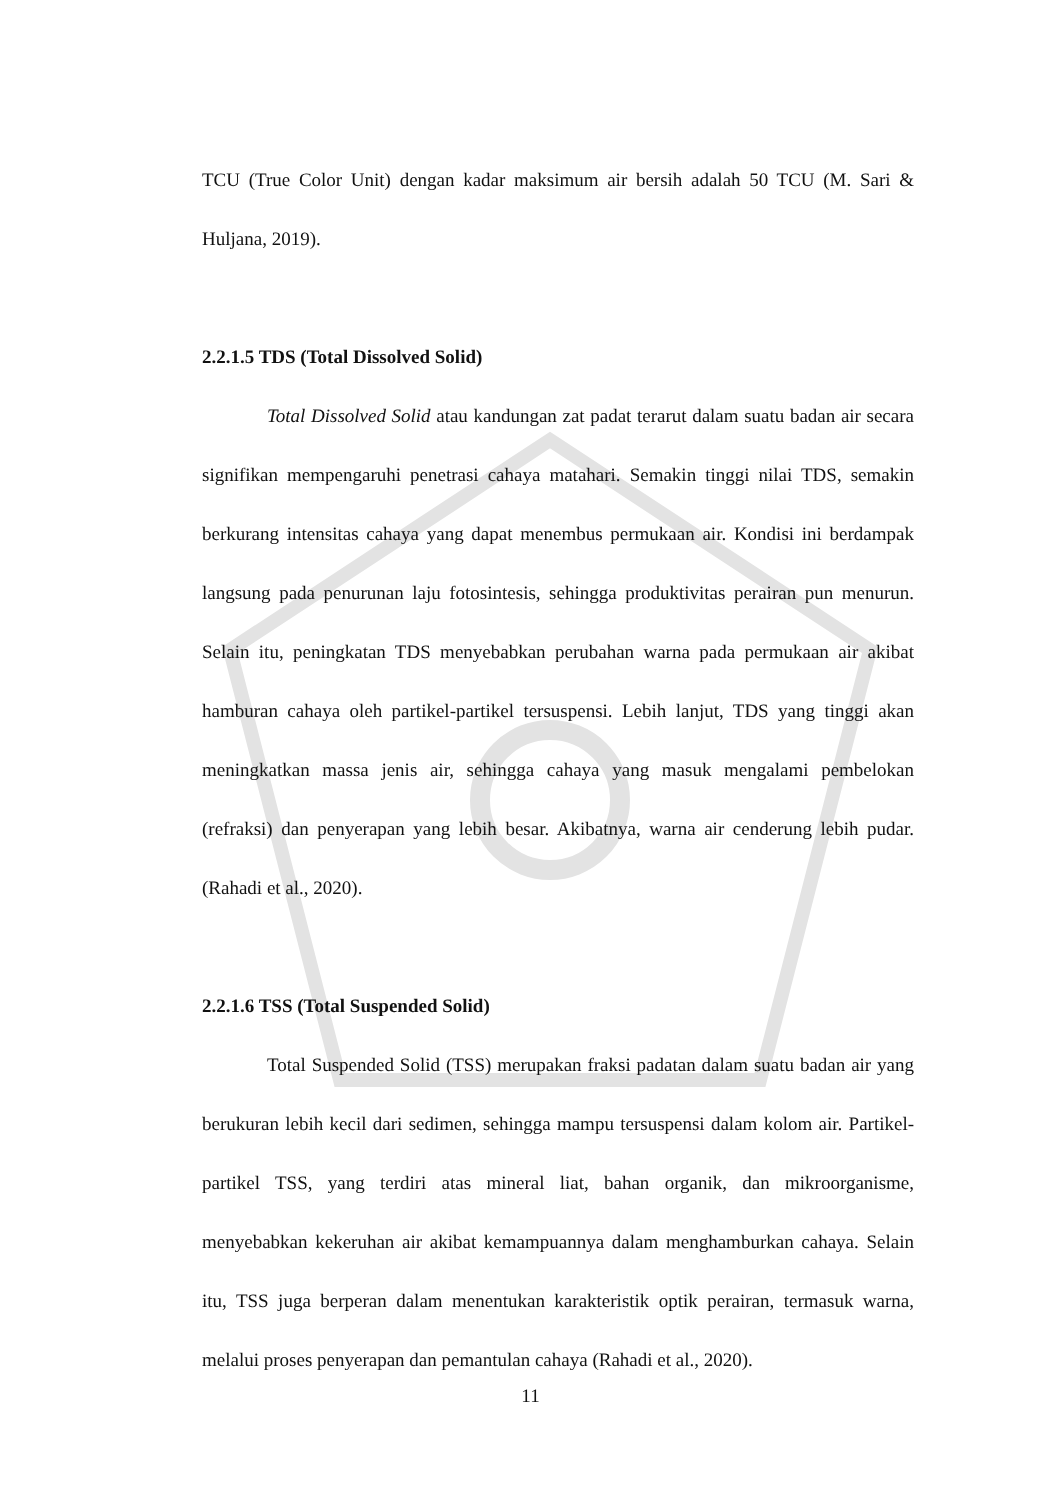TCU (True Color Unit) dengan kadar maksimum air bersih adalah 50 TCU (M. Sari & Huljana, 2019).
2.2.1.5 TDS (Total Dissolved Solid)
Total Dissolved Solid atau kandungan zat padat terarut dalam suatu badan air secara signifikan mempengaruhi penetrasi cahaya matahari. Semakin tinggi nilai TDS, semakin berkurang intensitas cahaya yang dapat menembus permukaan air. Kondisi ini berdampak langsung pada penurunan laju fotosintesis, sehingga produktivitas perairan pun menurun. Selain itu, peningkatan TDS menyebabkan perubahan warna pada permukaan air akibat hamburan cahaya oleh partikel-partikel tersuspensi. Lebih lanjut, TDS yang tinggi akan meningkatkan massa jenis air, sehingga cahaya yang masuk mengalami pembelokan (refraksi) dan penyerapan yang lebih besar. Akibatnya, warna air cenderung lebih pudar. (Rahadi et al., 2020).
2.2.1.6 TSS (Total Suspended Solid)
Total Suspended Solid (TSS) merupakan fraksi padatan dalam suatu badan air yang berukuran lebih kecil dari sedimen, sehingga mampu tersuspensi dalam kolom air. Partikel-partikel TSS, yang terdiri atas mineral liat, bahan organik, dan mikroorganisme, menyebabkan kekeruhan air akibat kemampuannya dalam menghamburkan cahaya. Selain itu, TSS juga berperan dalam menentukan karakteristik optik perairan, termasuk warna, melalui proses penyerapan dan pemantulan cahaya (Rahadi et al., 2020).
11